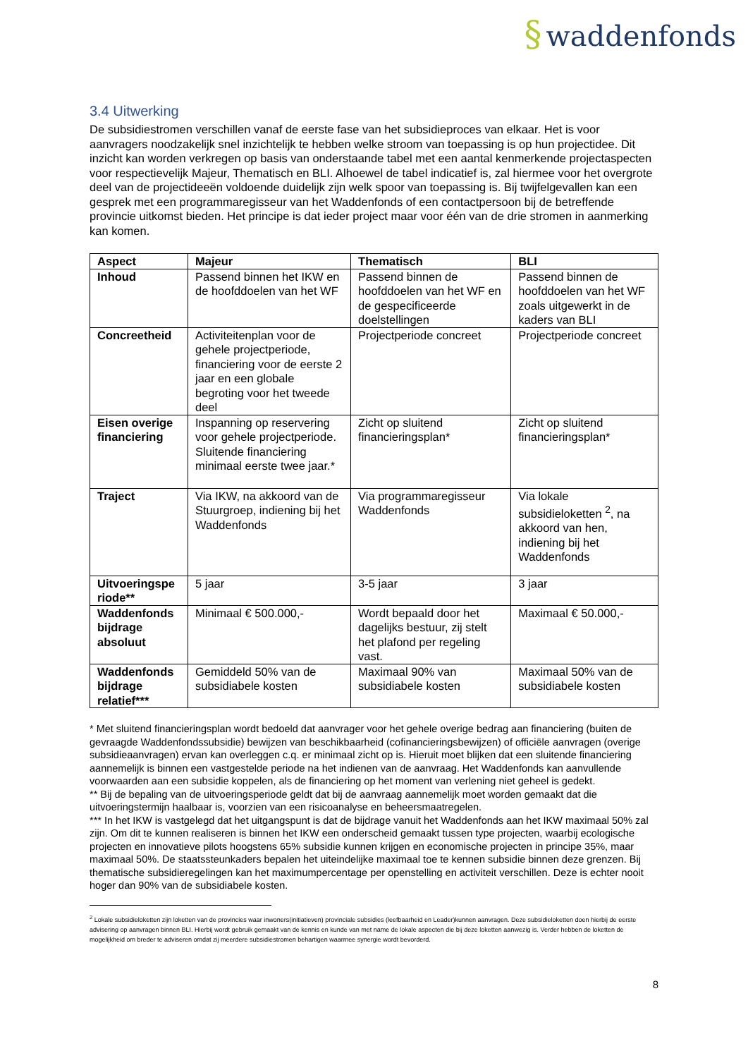§ waddenfonds
3.4 Uitwerking
De subsidiestromen verschillen vanaf de eerste fase van het subsidieproces van elkaar. Het is voor aanvragers noodzakelijk snel inzichtelijk te hebben welke stroom van toepassing is op hun projectidee. Dit inzicht kan worden verkregen op basis van onderstaande tabel met een aantal kenmerkende projectaspecten voor respectievelijk Majeur, Thematisch en BLI. Alhoewel de tabel indicatief is, zal hiermee voor het overgrote deel van de projectideeën voldoende duidelijk zijn welk spoor van toepassing is. Bij twijfelgevallen kan een gesprek met een programmaregisseur van het Waddenfonds of een contactpersoon bij de betreffende provincie uitkomst bieden. Het principe is dat ieder project maar voor één van de drie stromen in aanmerking kan komen.
| Aspect | Majeur | Thematisch | BLI |
| --- | --- | --- | --- |
| Inhoud | Passend binnen het IKW en de hoofddoelen van het WF | Passend binnen de hoofddoelen van het WF en de gespecificeerde doelstellingen | Passend binnen de hoofddoelen van het WF zoals uitgewerkt in de kaders van BLI |
| Concreetheid | Activiteitenplan voor de gehele projectperiode, financiering voor de eerste 2 jaar en een globale begroting voor het tweede deel | Projectperiode concreet | Projectperiode concreet |
| Eisen overige financiering | Inspanning op reservering voor gehele projectperiode. Sluitende financiering minimaal eerste twee jaar.* | Zicht op sluitend financieringsplan* | Zicht op sluitend financieringsplan* |
| Traject | Via IKW, na akkoord van de Stuurgroep, indiening bij het Waddenfonds | Via programmaregisseur Waddenfonds | Via lokale subsidieloketten <sup>2</sup>, na akkoord van hen, indiening bij het Waddenfonds |
| Uitvoeringspe riode** | 5 jaar | 3-5 jaar | 3 jaar |
| Waddenfonds bijdrage absoluut | Minimaal € 500.000,- | Wordt bepaald door het dagelijks bestuur, zij stelt het plafond per regeling vast. | Maximaal € 50.000,- |
| Waddenfonds bijdrage relatief*** | Gemiddeld 50% van de subsidiabele kosten | Maximaal 90% van subsidiabele kosten | Maximaal 50% van de subsidiabele kosten |
* Met sluitend financieringsplan wordt bedoeld dat aanvrager voor het gehele overige bedrag aan financiering (buiten de gevraagde Waddenfondssubsidie) bewijzen van beschikbaarheid (cofinancieringsbewijzen) of officiële aanvragen (overige subsidieaanvragen) ervan kan overleggen c.q. er minimaal zicht op is. Hieruit moet blijken dat een sluitende financiering aannemelijk is binnen een vastgestelde periode na het indienen van de aanvraag. Het Waddenfonds kan aanvullende voorwaarden aan een subsidie koppelen, als de financiering op het moment van verlening niet geheel is gedekt.
** Bij de bepaling van de uitvoeringsperiode geldt dat bij de aanvraag aannemelijk moet worden gemaakt dat die uitvoeringstermijn haalbaar is, voorzien van een risicoanalyse en beheersmaatregelen.
*** In het IKW is vastgelegd dat het uitgangspunt is dat de bijdrage vanuit het Waddenfonds aan het IKW maximaal 50% zal zijn. Om dit te kunnen realiseren is binnen het IKW een onderscheid gemaakt tussen type projecten, waarbij ecologische projecten en innovatieve pilots hoogstens 65% subsidie kunnen krijgen en economische projecten in principe 35%, maar maximaal 50%. De staatssteunkaders bepalen het uiteindelijke maximaal toe te kennen subsidie binnen deze grenzen. Bij thematische subsidieregelingen kan het maximumpercentage per openstelling en activiteit verschillen. Deze is echter nooit hoger dan 90% van de subsidiabele kosten.
<sup>2</sup> Lokale subsidieloketten zijn loketten van de provincies waar inwoners(initiatieven) provinciale subsidies (leefbaarheid en Leader)kunnen aanvragen. Deze subsidieloketten doen hierbij de eerste advisering op aanvragen binnen BLI. Hierbij wordt gebruik gemaakt van de kennis en kunde van met name de lokale aspecten die bij deze loketten aanwezig is. Verder hebben de loketten de mogelijkheid om breder te adviseren omdat zij meerdere subsidiestromen behartigen waarmee synergie wordt bevorderd.
8